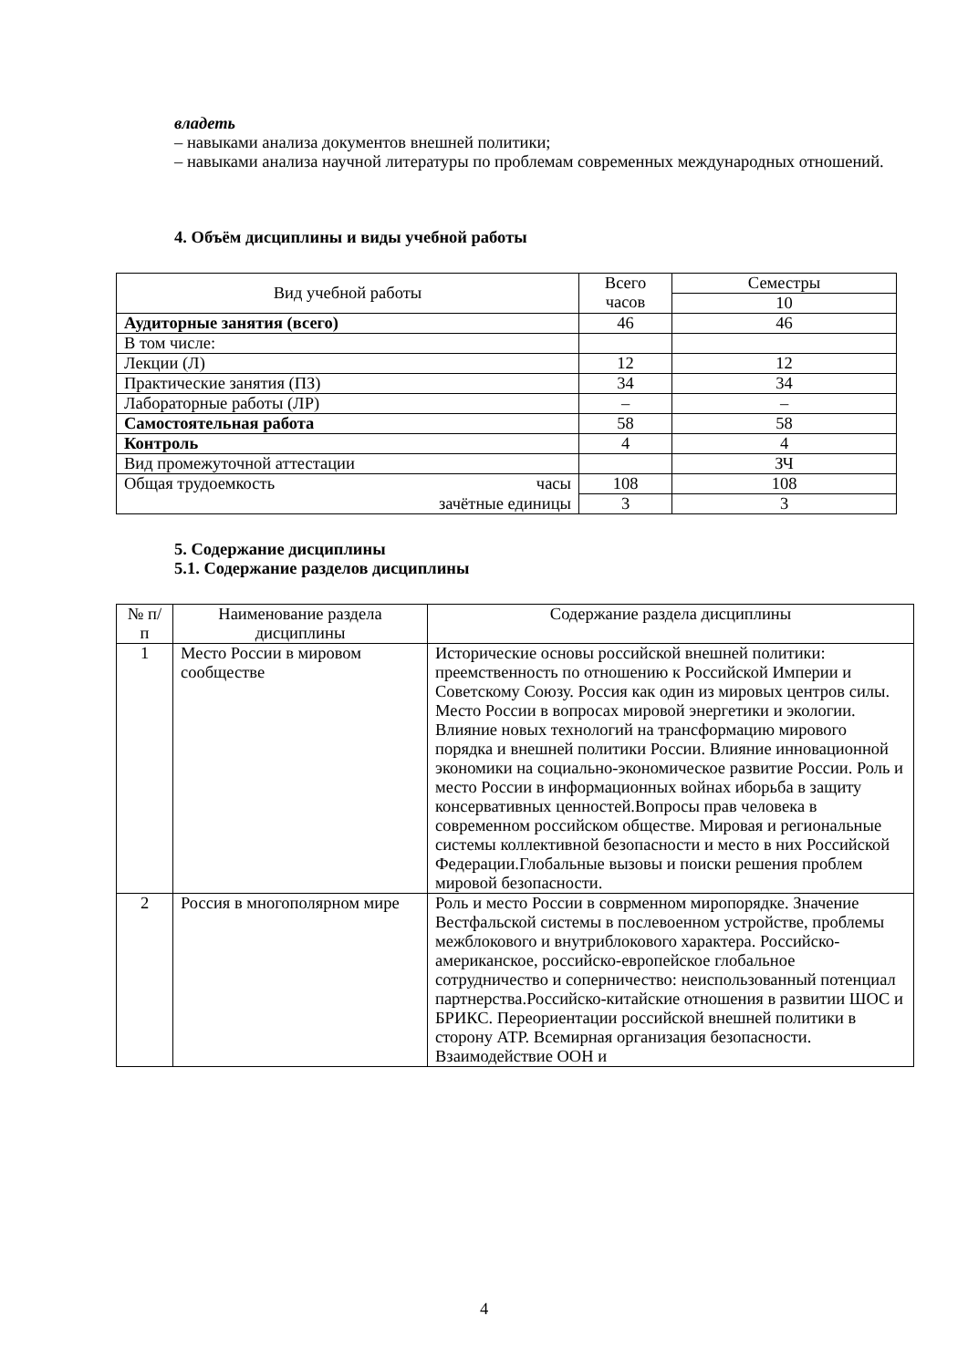владеть
– навыками анализа документов внешней политики;
– навыками анализа научной литературы по проблемам современных международных отношений.
4. Объём дисциплины и виды учебной работы
| Вид учебной работы | Всего часов | Семестры |
| --- | --- | --- |
| | | 10 |
| Аудиторные занятия (всего) | 46 | 46 |
| В том числе: | | |
| Лекции (Л) | 12 | 12 |
| Практические занятия (ПЗ) | 34 | 34 |
| Лабораторные работы (ЛР) | – | – |
| Самостоятельная работа | 58 | 58 |
| Контроль | 4 | 4 |
| Вид промежуточной аттестации | | ЗЧ |
| Общая трудоемкость часы | 108 | 108 |
| зачётные единицы | 3 | 3 |
5. Содержание дисциплины
5.1. Содержание разделов дисциплины
| № п/п | Наименование раздела дисциплины | Содержание раздела дисциплины |
| --- | --- | --- |
| 1 | Место России в мировом сообществе | Исторические основы российской внешней политики: преемственность по отношению к Российской Империи и Советскому Союзу. Россия как один из мировых центров силы. Место России в вопросах мировой энергетики и экологии. Влияние новых технологий на трансформацию мирового порядка и внешней политики России. Влияние инновационной экономики на социально-экономическое развитие России. Роль и место России в информационных войнах иборьба в защиту консервативных ценностей.Вопросы прав человека в современном российском обществе. Мировая и региональные системы коллективной безопасности и место в них Российской Федерации.Глобальные вызовы и поиски решения проблем мировой безопасности. |
| 2 | Россия в многополярном мире | Роль и место России в соврменном миропорядке. Значение Вестфальской системы в послевоенном устройстве, проблемы межблокового и внутриблокового характера. Российско-американское, российско-европейское глобальное сотрудничество и соперничество: неиспользованный потенциал партнерства.Российско-китайские отношения в развитии ШОС и БРИКС. Переориентации российской внешней политики в сторону АТР. Всемирная организация безопасности. Взаимодействие ООН и |
4